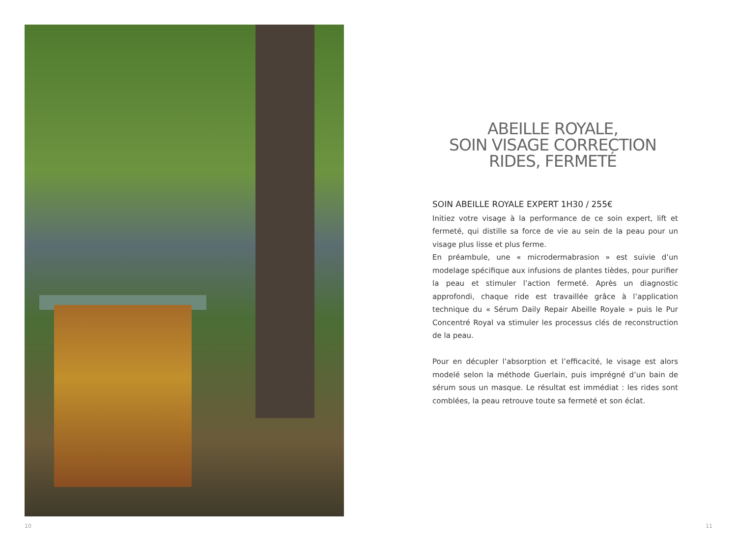ABEILLE ROYALE,
SOIN VISAGE CORRECTION
RIDES, FERMETÉ
SOIN ABEILLE ROYALE EXPERT 1H30 / 255€
Initiez votre visage à la performance de ce soin expert, lift et fermeté, qui distille sa force de vie au sein de la peau pour un visage plus lisse et plus ferme.
En préambule, une « microdermabrasion » est suivie d’un modelage spécifique aux infusions de plantes tièdes, pour purifier la peau et stimuler l’action fermeté. Après un diagnostic approfondi, chaque ride est travaillée grâce à l’application technique du « Sérum Daily Repair Abeille Royale » puis le Pur Concentré Royal va stimuler les processus clés de reconstruction de la peau.
Pour en décupler l’absorption et l’efficacité, le visage est alors modelé selon la méthode Guerlain, puis imprégné d’un bain de sérum sous un masque. Le résultat est immédiat : les rides sont comblées, la peau retrouve toute sa fermeté et son éclat.
10 11